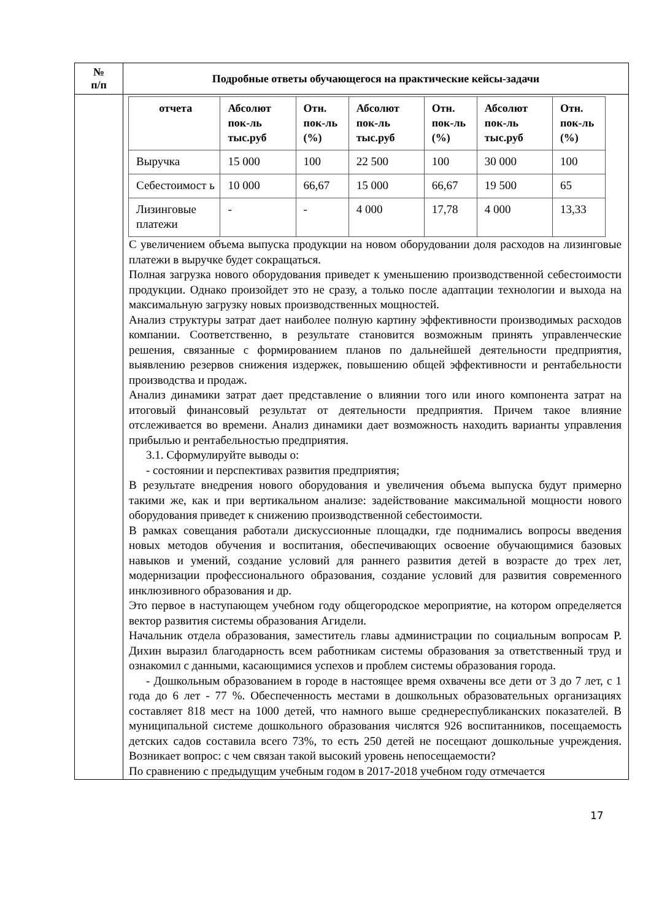| № п/п | Подробные ответы обучающегося на практические кейсы-задачи |
| --- | --- |
| | / отчета / Абсолют пок-ль тыс.руб / Отн. пок-ль (%) / Абсолют пок-ль тыс.руб / Отн. пок-ль (%) / Абсолют пок-ль тыс.руб / Отн. пок-ль (%) / / --- / --- / --- / --- / --- / --- / --- / / Выручка / 15 000 / 100 / 22 500 / 100 / 30 000 / 100 / / Себестоимост ь / 10 000 / 66,67 / 15 000 / 66,67 / 19 500 / 65 / / Лизинговые платежи / - / - / 4 000 / 17,78 / 4 000 / 13,33 / С увеличением объема выпуска продукции на новом оборудовании доля расходов на лизинговые платежи в выручке будет сокращаться. Полная загрузка нового оборудования приведет к уменьшению производственной себестоимости продукции. Однако произойдет это не сразу, а только после адаптации технологии и выхода на максимальную загрузку новых производственных мощностей. Анализ структуры затрат дает наиболее полную картину эффективности производимых расходов компании. Соответственно, в результате становится возможным принять управленческие решения, связанные с формированием планов по дальнейшей деятельности предприятия, выявлению резервов снижения издержек, повышению общей эффективности и рентабельности производства и продаж. Анализ динамики затрат дает представление о влиянии того или иного компонента затрат на итоговый финансовый результат от деятельности предприятия. Причем такое влияние отслеживается во времени. Анализ динамики дает возможность находить варианты управления прибылью и рентабельностью предприятия. 3.1. Сформулируйте выводы о: - состоянии и перспективах развития предприятия; В результате внедрения нового оборудования и увеличения объема выпуска будут примерно такими же, как и при вертикальном анализе: задействование максимальной мощности нового оборудования приведет к снижению производственной себестоимости. В рамках совещания работали дискуссионные площадки, где поднимались вопросы введения новых методов обучения и воспитания, обеспечивающих освоение обучающимися базовых навыков и умений, создание условий для раннего развития детей в возрасте до трех лет, модернизации профессионального образования, создание условий для развития современного инклюзивного образования и др. Это первое в наступающем учебном году общегородское мероприятие, на котором определяется вектор развития системы образования Агидели. Начальник отдела образования, заместитель главы администрации по социальным вопросам Р. Дихин выразил благодарность всем работникам системы образования за ответственный труд и ознакомил с данными, касающимися успехов и проблем системы образования города. - Дошкольным образованием в городе в настоящее время охвачены все дети от 3 до 7 лет, с 1 года до 6 лет - 77 %. Обеспеченность местами в дошкольных образовательных организациях составляет 818 мест на 1000 детей, что намного выше среднереспубликанских показателей. В муниципальной системе дошкольного образования числятся 926 воспитанников, посещаемость детских садов составила всего 73%, то есть 250 детей не посещают дошкольные учреждения. Возникает вопрос: с чем связан такой высокий уровень непосещаемости? По сравнению с предыдущим учебным годом в 2017-2018 учебном году отмечается |
17